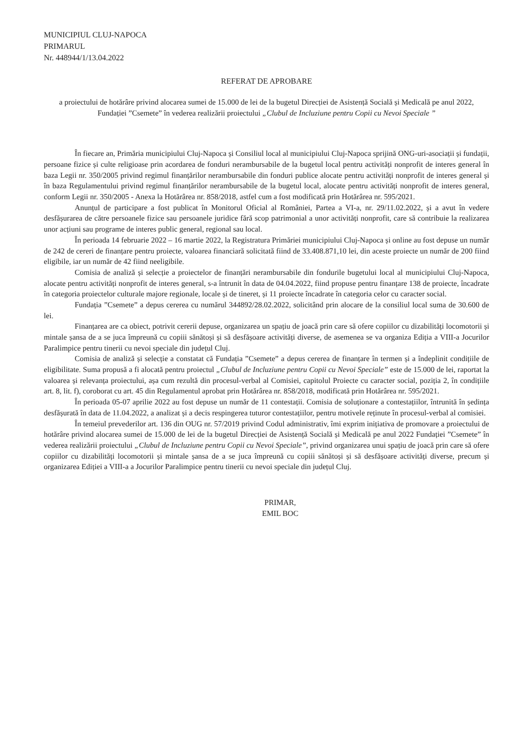MUNICIPIUL CLUJ-NAPOCA
PRIMARUL
Nr. 448944/1/13.04.2022
REFERAT DE APROBARE
a proiectului de hotărâre privind alocarea sumei de 15.000 de lei de la bugetul Direcției de Asistență Socială și Medicală pe anul 2022, Fundației ”Csemete” în vederea realizării proiectului „Clubul de Incluziune pentru Copii cu Nevoi Speciale ”
În fiecare an, Primăria municipiului Cluj-Napoca și Consiliul local al municipiului Cluj-Napoca sprijină ONG-uri-asociații și fundații, persoane fizice și culte religioase prin acordarea de fonduri nerambursabile de la bugetul local pentru activități nonprofit de interes general în baza Legii nr. 350/2005 privind regimul finanțărilor nerambursabile din fonduri publice alocate pentru activități nonprofit de interes general și în baza Regulamentului privind regimul finanțărilor nerambursabile de la bugetul local, alocate pentru activități nonprofit de interes general, conform Legii nr. 350/2005 - Anexa la Hotărârea nr. 858/2018, astfel cum a fost modificată prin Hotărârea nr. 595/2021.
Anunțul de participare a fost publicat în Monitorul Oficial al României, Partea a VI-a, nr. 29/11.02.2022, și a avut în vedere desfășurarea de către persoanele fizice sau persoanele juridice fără scop patrimonial a unor activități nonprofit, care să contribuie la realizarea unor acțiuni sau programe de interes public general, regional sau local.
În perioada 14 februarie 2022 – 16 martie 2022, la Registratura Primăriei municipiului Cluj-Napoca și online au fost depuse un număr de 242 de cereri de finanțare pentru proiecte, valoarea financiară solicitată fiind de 33.408.871,10 lei, din aceste proiecte un număr de 200 fiind eligibile, iar un număr de 42 fiind neeligibile.
Comisia de analiză și selecție a proiectelor de finanțări nerambursabile din fondurile bugetului local al municipiului Cluj-Napoca, alocate pentru activități nonprofit de interes general, s-a întrunit în data de 04.04.2022, fiind propuse pentru finanțare 138 de proiecte, încadrate în categoria proiectelor culturale majore regionale, locale și de tineret, și 11 proiecte încadrate în categoria celor cu caracter social.
Fundația ”Csemete” a depus cererea cu numărul 344892/28.02.2022, solicitând prin alocare de la consiliul local suma de 30.600 de lei.
Finanțarea are ca obiect, potrivit cererii depuse, organizarea un spațiu de joacă prin care să ofere copiilor cu dizabilități locomotorii și mintale șansa de a se juca împreună cu copiii sănătoși și să desfășoare activități diverse, de asemenea se va organiza Ediția a VIII-a Jocurilor Paralimpice pentru tinerii cu nevoi speciale din județul Cluj.
Comisia de analiză și selecție a constatat că Fundația ”Csemete” a depus cererea de finanțare în termen și a îndeplinit condițiile de eligibilitate. Suma propusă a fi alocată pentru proiectul „Clubul de Incluziune pentru Copii cu Nevoi Speciale” este de 15.000 de lei, raportat la valoarea și relevanța proiectului, așa cum rezultă din procesul-verbal al Comisiei, capitolul Proiecte cu caracter social, poziția 2, în condițiile art. 8, lit. f), coroborat cu art. 45 din Regulamentul aprobat prin Hotărârea nr. 858/2018, modificată prin Hotărârea nr. 595/2021.
În perioada 05-07 aprilie 2022 au fost depuse un număr de 11 contestații. Comisia de soluționare a contestațiilor, întrunită în ședința desfășurată în data de 11.04.2022, a analizat și a decis respingerea tuturor contestațiilor, pentru motivele reținute în procesul-verbal al comisiei.
În temeiul prevederilor art. 136 din OUG nr. 57/2019 privind Codul administrativ, îmi exprim inițiativa de promovare a proiectului de hotărâre privind alocarea sumei de 15.000 de lei de la bugetul Direcției de Asistență Socială și Medicală pe anul 2022 Fundației ”Csemete” în vederea realizării proiectului „Clubul de Incluziune pentru Copii cu Nevoi Speciale”, privind organizarea unui spațiu de joacă prin care să ofere copiilor cu dizabilități locomotorii și mintale șansa de a se juca împreună cu copiii sănătoși și să desfășoare activități diverse, precum și organizarea Ediției a VIII-a a Jocurilor Paralimpice pentru tinerii cu nevoi speciale din județul Cluj.
PRIMAR,
EMIL BOC